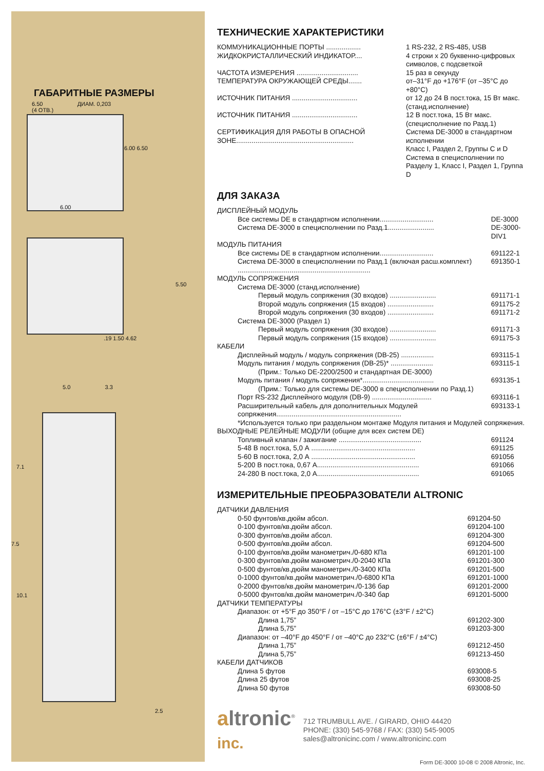ГАБАРИТНЫЕ РАЗМЕРЫ
6.50 ДИАМ. 0,203
(4 ОТВ.)
6.00 6.50
6.00
5.50
.19 1.50 4.62
5.0 3.3
7.1
7.5
10.1
2.5
ТЕХНИЧЕСКИЕ ХАРАКТЕРИСТИКИ
| КОММУНИКАЦИОННЫЕ ПОРТЫ .................. | 1 RS-232, 2 RS-485, USB |
| ЖИДКОКРИСТАЛЛИЧЕСКИЙ ИНДИКАТОР.... | 4 строки х 20 буквенно-цифровых символов, с подсветкой |
| ЧАСТОТА ИЗМЕРЕНИЯ ................................ | 15 раз в секунду |
| ТЕМПЕРАТУРА ОКРУЖАЮЩЕЙ СРЕДЫ....... | от–31°F до +176°F (от –35°C до +80°C) |
| ИСТОЧНИК ПИТАНИЯ .................................. | от 12 до 24 В пост.тока, 15 Вт макс. (станд.исполнение) |
| ИСТОЧНИК ПИТАНИЯ .................................. | 12 В пост.тока, 15 Вт макс. (специсполнение по Разд.1) |
| СЕРТИФИКАЦИЯ ДЛЯ РАБОТЫ В ОПАСНОЙ ЗОНЕ............................................................. | Система DE-3000 в стандартном исполнении Класс I, Раздел 2, Группы C и D Система в специсполнении по Разделу 1, Класс I, Раздел 1, Группа D |
ДЛЯ ЗАКАЗА
| ДИСПЛЕЙНЫЙ МОДУЛЬ | |
| Все системы DE в стандартном исполнении............................ | DE-3000 |
| Система DE-3000 в специсполнении по Разд.1........................ | DE-3000-DIV1 |
| МОДУЛЬ ПИТАНИЯ | |
| Все системы DE в стандартном исполнении............................ | 691122-1 |
| Система DE-3000 в специсполнении по Разд.1 (включая расш.комплект) ..................................................................... | 691350-1 |
| МОДУЛЬ СОПРЯЖЕНИЯ | |
| Система DE-3000 (станд.исполнение) | |
| Первый модуль сопряжения (30 входов) ........................ | 691171-1 |
| Второй модуль сопряжения (15 входов) ........................ | 691175-2 |
| Второй модуль сопряжения (30 входов) ........................ | 691171-2 |
| Система DE-3000 (Раздел 1) | |
| Первый модуль сопряжения (30 входов) ........................ | 691171-3 |
| Первый модуль сопряжения (15 входов) ........................ | 691175-3 |
| КАБЕЛИ | |
| Дисплейный модуль / модуль сопряжения (DB-25) ................. | 693115-1 |
| Модуль питания / модуль сопряжения (DB-25)* ...................... | 693115-1 |
| (Прим.: Только DE-2200/2500 и стандартная DE-3000) | |
| Модуль питания / модуль сопряжения*..................................... | 693135-1 |
| (Прим.: Только для системы DE-3000 в специсполнении по Разд.1) | |
| Порт RS-232 Дисплейного модуля (DB-9) ............................... | 693116-1 |
| Расширительный кабель для дополнительных Модулей сопряжения................................................................. | 693133-1 |
| *Используется только при раздельном монтаже Модуля питания и Модулей сопряжения. | |
| ВЫХОДНЫЕ РЕЛЕЙНЫЕ МОДУЛИ (общие для всех систем DE) | |
| Топливный клапан / зажигание ........................................... | 691124 |
| 5-48 В пост.тока, 5,0 А ...................................................... | 691125 |
| 5-60 В пост.тока, 2,0 А ...................................................... | 691056 |
| 5-200 В пост.тока, 0,67 А..................................................... | 691066 |
| 24-280 В пост.тока, 2,0 А..................................................... | 691065 |
ИЗМЕРИТЕЛЬНЫЕ ПРЕОБРАЗОВАТЕЛИ ALTRONIC
| ДАТЧИКИ ДАВЛЕНИЯ | |
| 0-50 фунтов/кв.дюйм абсол. | 691204-50 |
| 0-100 фунтов/кв.дюйм абсол. | 691204-100 |
| 0-300 фунтов/кв.дюйм абсол. | 691204-300 |
| 0-500 фунтов/кв.дюйм абсол. | 691204-500 |
| 0-100 фунтов/кв.дюйм манометрич./0-680 КПа | 691201-100 |
| 0-300 фунтов/кв.дюйм манометрич./0-2040 КПа | 691201-300 |
| 0-500 фунтов/кв.дюйм манометрич./0-3400 КПа | 691201-500 |
| 0-1000 фунтов/кв.дюйм манометрич./0-6800 КПа | 691201-1000 |
| 0-2000 фунтов/кв.дюйм манометрич./0-136 бар | 691201-2000 |
| 0-5000 фунтов/кв.дюйм манометрич./0-340 бар | 691201-5000 |
| ДАТЧИКИ ТЕМПЕРАТУРЫ | |
| Диапазон: от +5°F до 350°F / от –15°C до 176°C (±3°F / ±2°C) | |
| Длина 1,75” | 691202-300 |
| Длина 5,75” | 691203-300 |
| Диапазон: от –40°F до 450°F / от –40°C до 232°C (±6°F / ±4°C) | |
| Длина 1,75” | 691212-450 |
| Длина 5,75” | 691213-450 |
| КАБЕЛИ ДАТЧИКОВ | |
| Длина 5 футов | 693008-5 |
| Длина 25 футов | 693008-25 |
| Длина 50 футов | 693008-50 |
altronic<sup>®</sup>
inc.
712 TRUMBULL AVE. / GIRARD, OHIO 44420
PHONE: (330) 545-9768 / FAX: (330) 545-9005
sales@altronicinc.com / www.altronicinc.com
Form DE-3000 10-08 © 2008 Altronic, Inc.